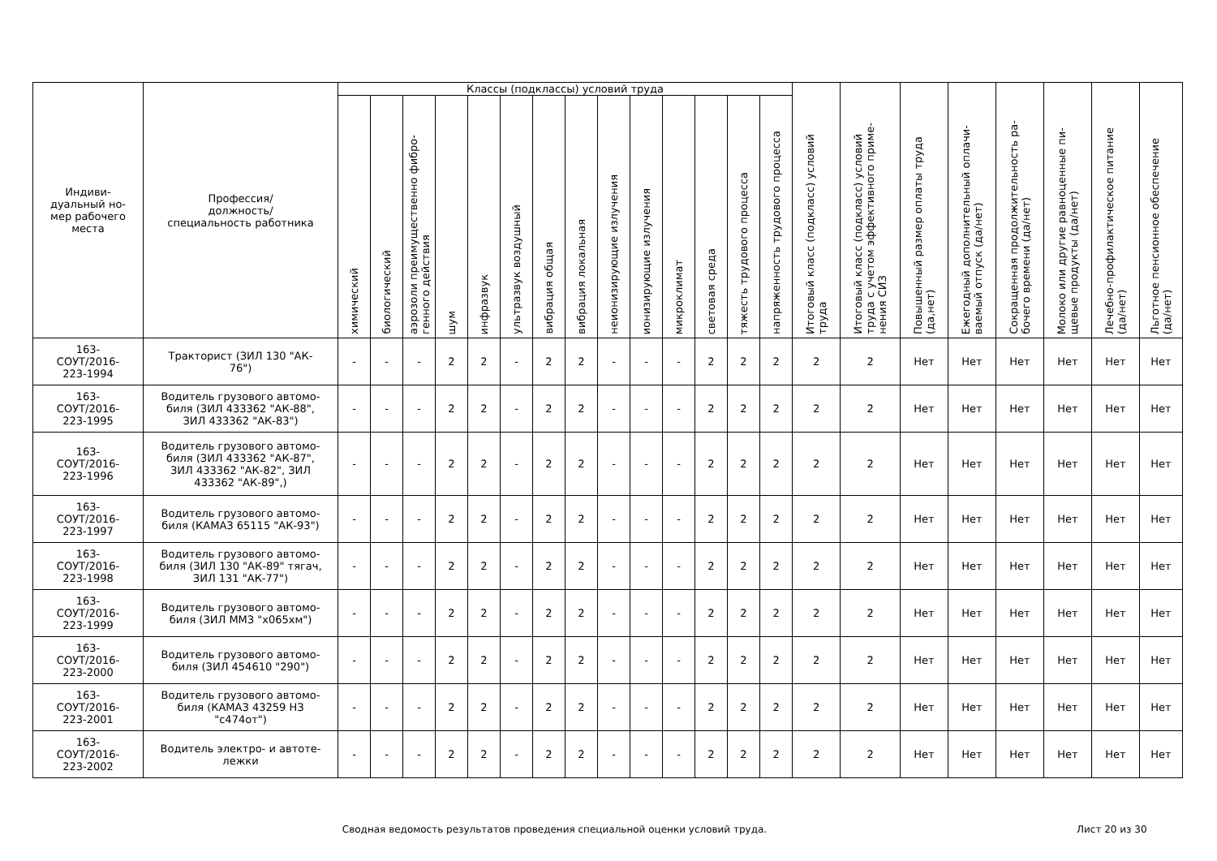| Индиви- дуальный но- мер рабочего места | Профессия/ должность/ специальность работника | Классы (подклассы) условий труда | | | | | | | | | | | | | | Итоговый класс (подкласс) условий труда | Итоговый класс (подкласс) условий труда с учетом эффективного приме- нения СИЗ | Повышенный размер оплаты труда (да,нет) | Ежегодный дополнительный оплачи- ваемый отпуск (да/нет) | Сокращенная продолжительность ра- бочего времени (да/нет) | Молоко или другие равноценные пи- щевые продукты (да/нет) | Лечебно-профилактическое питание (да/нет) | Льготное пенсионное обеспечение (да/нет) |
| --- | --- | --- | --- | --- | --- | --- | --- | --- | --- | --- | --- | --- | --- | --- | --- | --- | --- | --- | --- | --- | --- | --- | --- |
| | | химический | биологический | аэрозоли преимущественно фибро- генного действия | шум | инфразвук | ультразвук воздушный | вибрация общая | вибрация локальная | неионизирующие излучения | ионизирующие излучения | микроклимат | световая среда | тяжесть трудового процесса | напряженность трудового процесса | | | | | | | | |
| 163- СОУТ/2016- 223-1994 | Тракторист (ЗИЛ 130 "АК- 76") | - | - | - | 2 | 2 | - | 2 | 2 | - | - | - | 2 | 2 | 2 | 2 | 2 | Нет | Нет | Нет | Нет | Нет | Нет |
| 163- СОУТ/2016- 223-1995 | Водитель грузового автомо- биля (ЗИЛ 433362 "АК-88", ЗИЛ 433362 "АК-83") | - | - | - | 2 | 2 | - | 2 | 2 | - | - | - | 2 | 2 | 2 | 2 | 2 | Нет | Нет | Нет | Нет | Нет | Нет |
| 163- СОУТ/2016- 223-1996 | Водитель грузового автомо- биля (ЗИЛ 433362 "АК-87", ЗИЛ 433362 "АК-82", ЗИЛ 433362 "АК-89",) | - | - | - | 2 | 2 | - | 2 | 2 | - | - | - | 2 | 2 | 2 | 2 | 2 | Нет | Нет | Нет | Нет | Нет | Нет |
| 163- СОУТ/2016- 223-1997 | Водитель грузового автомо- биля (КАМАЗ 65115 "АК-93") | - | - | - | 2 | 2 | - | 2 | 2 | - | - | - | 2 | 2 | 2 | 2 | 2 | Нет | Нет | Нет | Нет | Нет | Нет |
| 163- СОУТ/2016- 223-1998 | Водитель грузового автомо- биля (ЗИЛ 130 "АК-89" тягач, ЗИЛ 131 "АК-77") | - | - | - | 2 | 2 | - | 2 | 2 | - | - | - | 2 | 2 | 2 | 2 | 2 | Нет | Нет | Нет | Нет | Нет | Нет |
| 163- СОУТ/2016- 223-1999 | Водитель грузового автомо- биля (ЗИЛ ММЗ "х065хм") | - | - | - | 2 | 2 | - | 2 | 2 | - | - | - | 2 | 2 | 2 | 2 | 2 | Нет | Нет | Нет | Нет | Нет | Нет |
| 163- СОУТ/2016- 223-2000 | Водитель грузового автомо- биля (ЗИЛ 454610 "290") | - | - | - | 2 | 2 | - | 2 | 2 | - | - | - | 2 | 2 | 2 | 2 | 2 | Нет | Нет | Нет | Нет | Нет | Нет |
| 163- СОУТ/2016- 223-2001 | Водитель грузового автомо- биля (КАМАЗ 43259 НЗ "с474от") | - | - | - | 2 | 2 | - | 2 | 2 | - | - | - | 2 | 2 | 2 | 2 | 2 | Нет | Нет | Нет | Нет | Нет | Нет |
| 163- СОУТ/2016- 223-2002 | Водитель электро- и автоте- лежки | - | - | - | 2 | 2 | - | 2 | 2 | - | - | - | 2 | 2 | 2 | 2 | 2 | Нет | Нет | Нет | Нет | Нет | Нет |
Сводная ведомость результатов проведения специальной оценки условий труда.
Лист 20 из 30